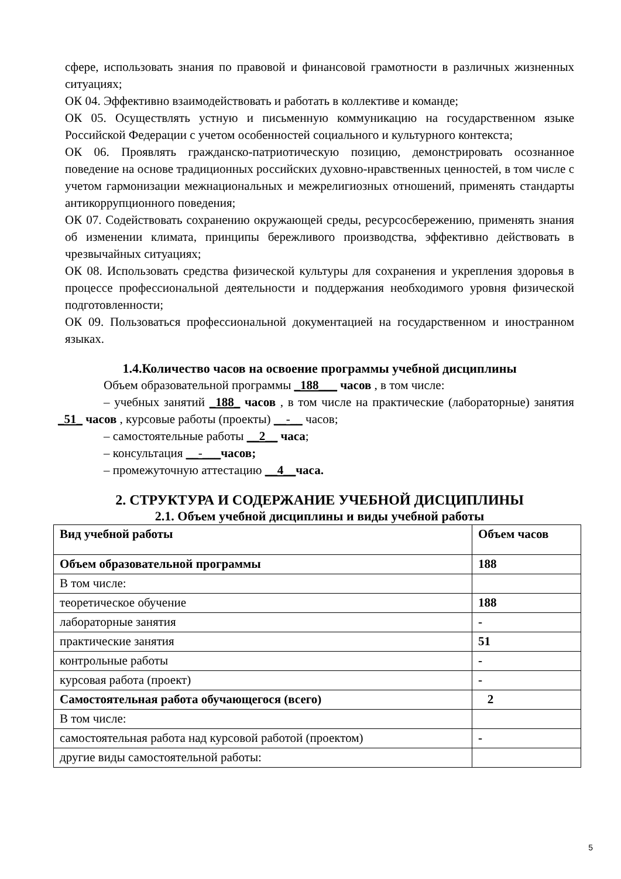сфере, использовать знания по правовой и финансовой грамотности в различных жизненных ситуациях;
ОК 04. Эффективно взаимодействовать и работать в коллективе и команде;
ОК 05. Осуществлять устную и письменную коммуникацию на государственном языке Российской Федерации с учетом особенностей социального и культурного контекста;
ОК 06. Проявлять гражданско-патриотическую позицию, демонстрировать осознанное поведение на основе традиционных российских духовно-нравственных ценностей, в том числе с учетом гармонизации межнациональных и межрелигиозных отношений, применять стандарты антикоррупционного поведения;
ОК 07. Содействовать сохранению окружающей среды, ресурсосбережению, применять знания об изменении климата, принципы бережливого производства, эффективно действовать в чрезвычайных ситуациях;
ОК 08. Использовать средства физической культуры для сохранения и укрепления здоровья в процессе профессиональной деятельности и поддержания необходимого уровня физической подготовленности;
ОК 09. Пользоваться профессиональной документацией на государственном и иностранном языках.
1.4.Количество часов на освоение программы учебной дисциплины
Объем образовательной программы _188___ часов , в том числе:
– учебных занятий _188_ часов , в том числе на практические (лабораторные) занятия _51_ часов , курсовые работы (проекты) __-__ часов;
– самостоятельные работы __2__ часа;
– консультация __-___часов;
– промежуточную аттестацию __4__часа.
2. СТРУКТУРА И СОДЕРЖАНИЕ УЧЕБНОЙ ДИСЦИПЛИНЫ
2.1. Объем учебной дисциплины и виды учебной работы
| Вид учебной работы | Объем часов |
| Объем образовательной программы | 188 |
| В том числе: | |
| теоретическое обучение | 188 |
| лабораторные занятия | - |
| практические занятия | 51 |
| контрольные работы | - |
| курсовая работа (проект) | - |
| Самостоятельная работа обучающегося (всего) | 2 |
| В том числе: | |
| самостоятельная работа над курсовой работой (проектом) | - |
| другие виды самостоятельной работы: | |
5